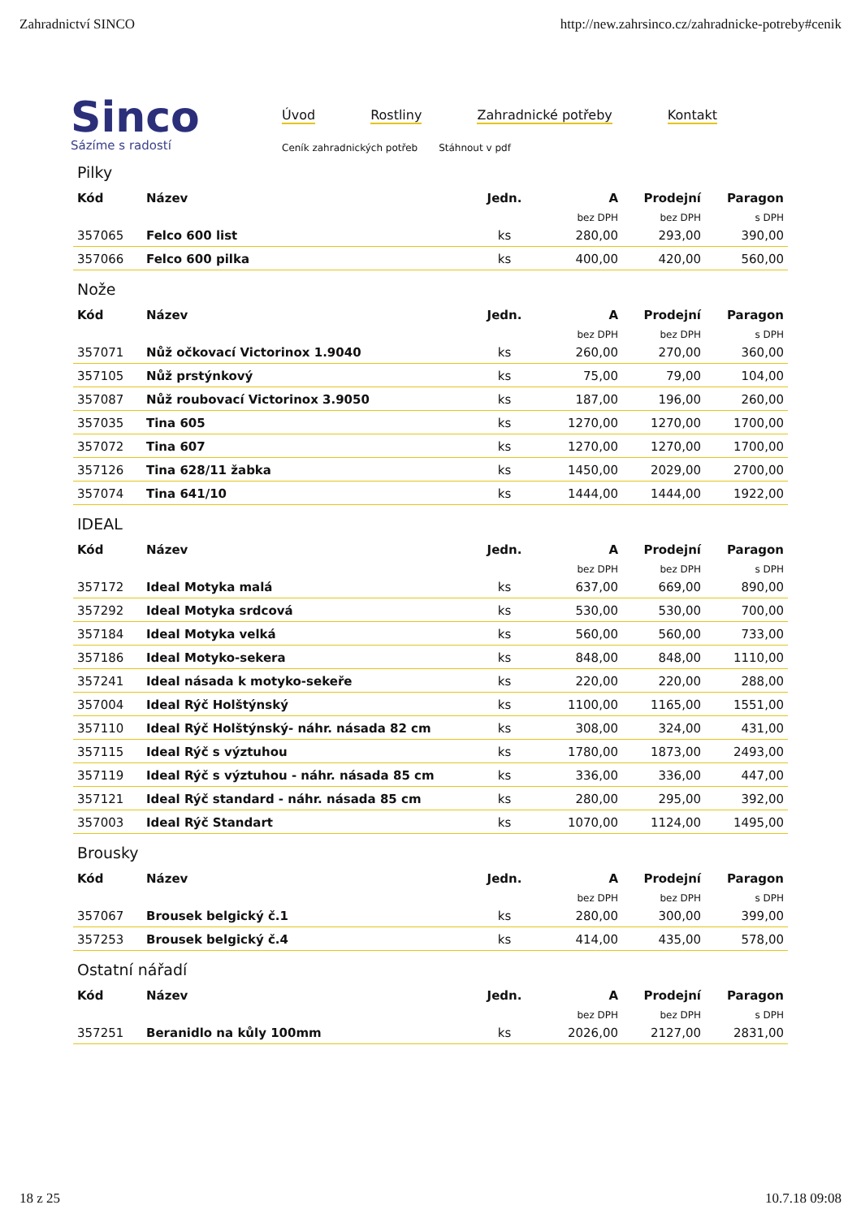Zahradnictví SINCO http://new.zahrsinco.cz/zahradnicke-potreby#cenik
Sinco
Sázíme s radostí
Úvod Rostliny Zahradnické potřeby Kontakt
Ceník zahradnických potřeb Stáhnout v pdf
Pilky
| Kód | Název | Jedn. | A | Prodejní | Paragon |
| --- | --- | --- | --- | --- | --- |
| | | | bez DPH | bez DPH | s DPH |
| 357065 | Felco 600 list | ks | 280,00 | 293,00 | 390,00 |
| 357066 | Felco 600 pilka | ks | 400,00 | 420,00 | 560,00 |
Nože
| Kód | Název | Jedn. | A | Prodejní | Paragon |
| --- | --- | --- | --- | --- | --- |
| | | | bez DPH | bez DPH | s DPH |
| 357071 | Nůž očkovací Victorinox 1.9040 | ks | 260,00 | 270,00 | 360,00 |
| 357105 | Nůž prstýnkový | ks | 75,00 | 79,00 | 104,00 |
| 357087 | Nůž roubovací Victorinox 3.9050 | ks | 187,00 | 196,00 | 260,00 |
| 357035 | Tina 605 | ks | 1270,00 | 1270,00 | 1700,00 |
| 357072 | Tina 607 | ks | 1270,00 | 1270,00 | 1700,00 |
| 357126 | Tina 628/11 žabka | ks | 1450,00 | 2029,00 | 2700,00 |
| 357074 | Tina 641/10 | ks | 1444,00 | 1444,00 | 1922,00 |
IDEAL
| Kód | Název | Jedn. | A | Prodejní | Paragon |
| --- | --- | --- | --- | --- | --- |
| | | | bez DPH | bez DPH | s DPH |
| 357172 | Ideal Motyka malá | ks | 637,00 | 669,00 | 890,00 |
| 357292 | Ideal Motyka srdcová | ks | 530,00 | 530,00 | 700,00 |
| 357184 | Ideal Motyka velká | ks | 560,00 | 560,00 | 733,00 |
| 357186 | Ideal Motyko-sekera | ks | 848,00 | 848,00 | 1110,00 |
| 357241 | Ideal násada k motyko-sekeře | ks | 220,00 | 220,00 | 288,00 |
| 357004 | Ideal Rýč Holštýnský | ks | 1100,00 | 1165,00 | 1551,00 |
| 357110 | Ideal Rýč Holštýnský- náhr. násada 82 cm | ks | 308,00 | 324,00 | 431,00 |
| 357115 | Ideal Rýč s výztuhou | ks | 1780,00 | 1873,00 | 2493,00 |
| 357119 | Ideal Rýč s výztuhou - náhr. násada 85 cm | ks | 336,00 | 336,00 | 447,00 |
| 357121 | Ideal Rýč standard - náhr. násada 85 cm | ks | 280,00 | 295,00 | 392,00 |
| 357003 | Ideal Rýč Standart | ks | 1070,00 | 1124,00 | 1495,00 |
Brousky
| Kód | Název | Jedn. | A | Prodejní | Paragon |
| --- | --- | --- | --- | --- | --- |
| | | | bez DPH | bez DPH | s DPH |
| 357067 | Brousek belgický č.1 | ks | 280,00 | 300,00 | 399,00 |
| 357253 | Brousek belgický č.4 | ks | 414,00 | 435,00 | 578,00 |
Ostatní nářadí
| Kód | Název | Jedn. | A | Prodejní | Paragon |
| --- | --- | --- | --- | --- | --- |
| | | | bez DPH | bez DPH | s DPH |
| 357251 | Beranidlo na kůly 100mm | ks | 2026,00 | 2127,00 | 2831,00 |
18 z 25 10.7.18 09:08